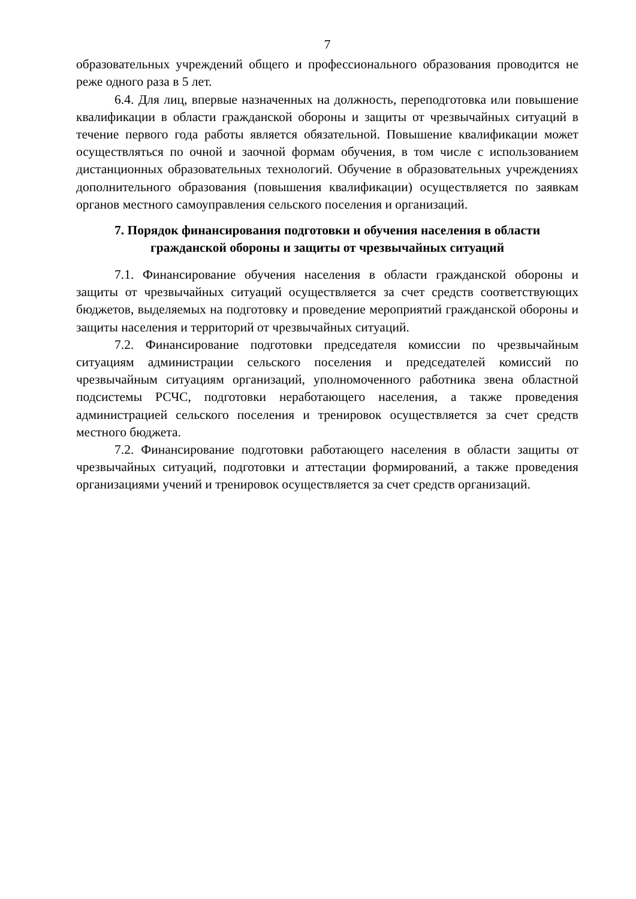7
образовательных учреждений общего и профессионального образования проводится не реже одного раза в 5 лет.
6.4. Для лиц, впервые назначенных на должность, переподготовка или повышение квалификации в области гражданской обороны и защиты от чрезвычайных ситуаций в течение первого года работы является обязательной. Повышение квалификации может осуществляться по очной и заочной формам обучения, в том числе с использованием дистанционных образовательных технологий. Обучение в образовательных учреждениях дополнительного образования (повышения квалификации) осуществляется по заявкам органов местного самоуправления сельского поселения и организаций.
7. Порядок финансирования подготовки и обучения населения в области гражданской обороны и защиты от чрезвычайных ситуаций
7.1. Финансирование обучения населения в области гражданской обороны и защиты от чрезвычайных ситуаций осуществляется за счет средств соответствующих бюджетов, выделяемых на подготовку и проведение мероприятий гражданской обороны и защиты населения и территорий от чрезвычайных ситуаций.
7.2. Финансирование подготовки председателя комиссии по чрезвычайным ситуациям администрации сельского поселения и председателей комиссий по чрезвычайным ситуациям организаций, уполномоченного работника звена областной подсистемы РСЧС, подготовки неработающего населения, а также проведения администрацией сельского поселения и тренировок осуществляется за счет средств местного бюджета.
7.2. Финансирование подготовки работающего населения в области защиты от чрезвычайных ситуаций, подготовки и аттестации формирований, а также проведения организациями учений и тренировок осуществляется за счет средств организаций.